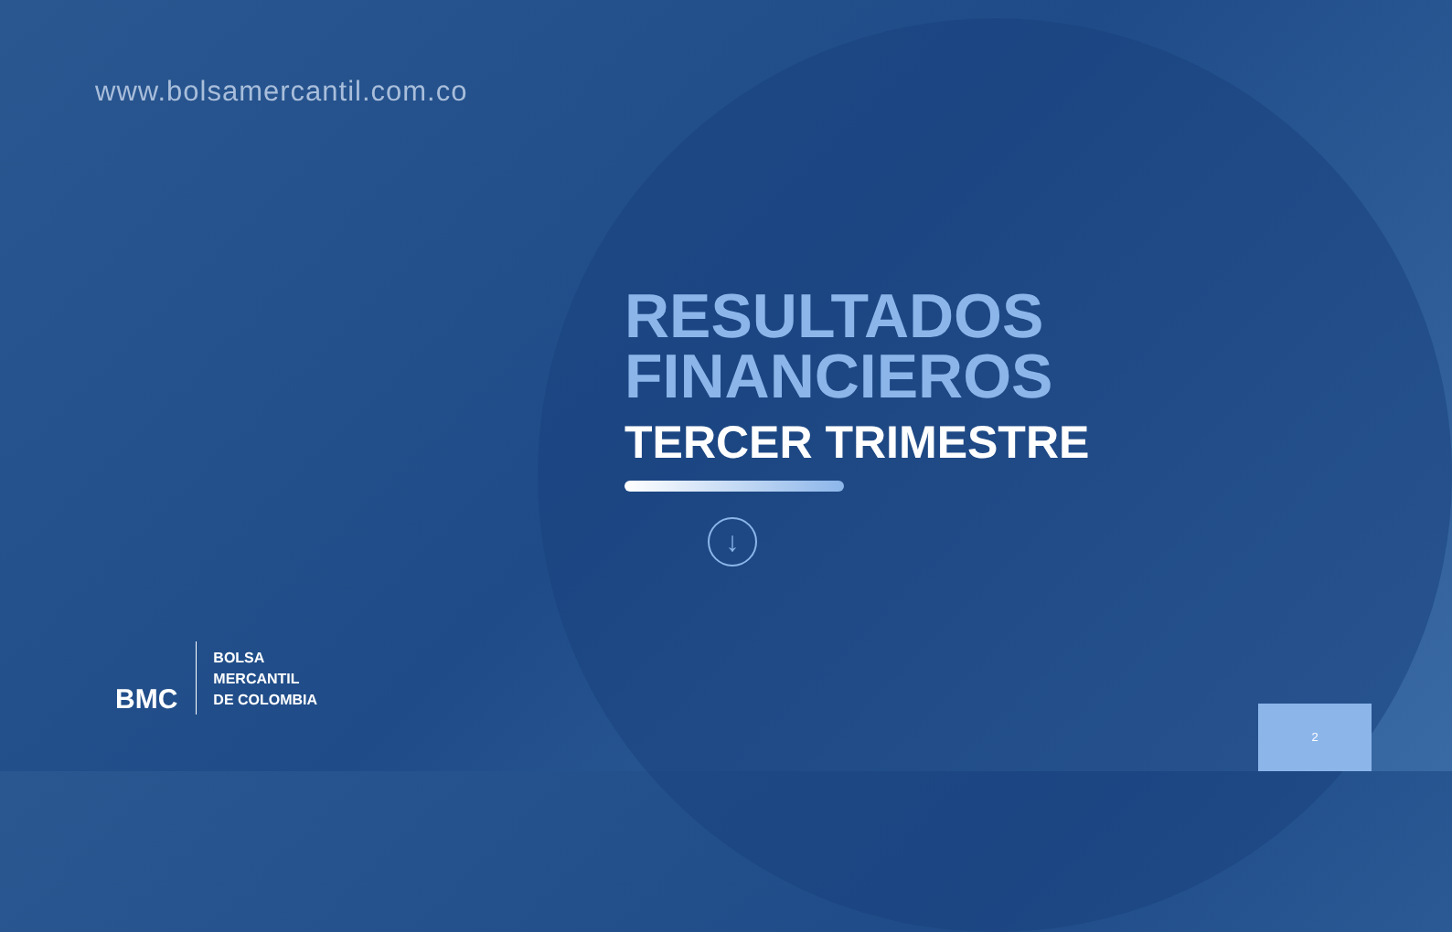www.bolsamercantil.com.co
RESULTADOS
FINANCIEROS
TERCER TRIMESTRE
↓
BMC
BOLSA
MERCANTIL
DE COLOMBIA
2